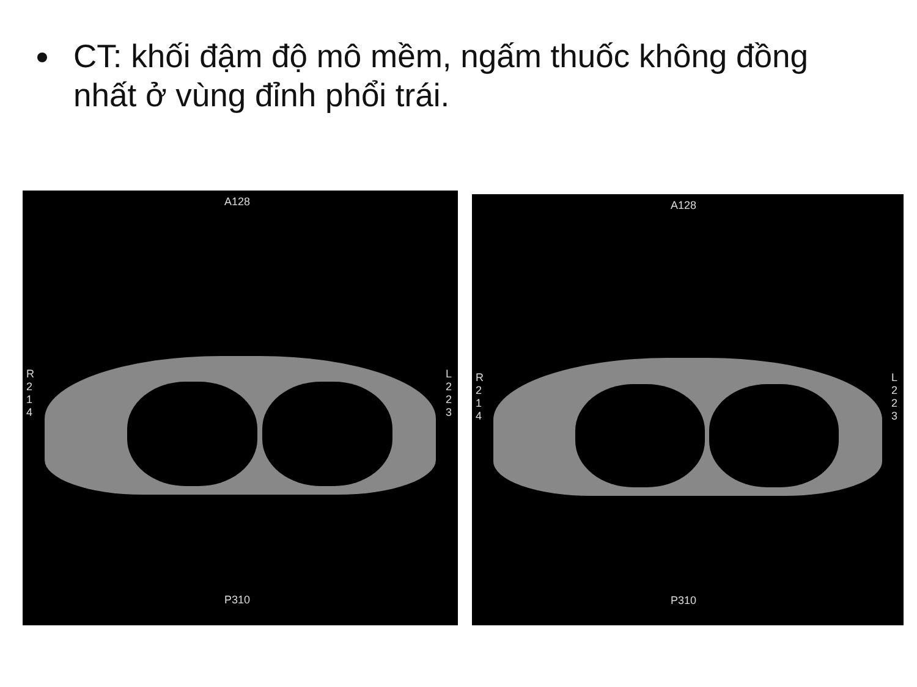CT: khối đậm độ mô mềm, ngấm thuốc không đồng nhất ở vùng đỉnh phổi trái.
A128
P310
R
2
1
4
L
2
2
3
A128
P310
R
2
1
4
L
2
2
3